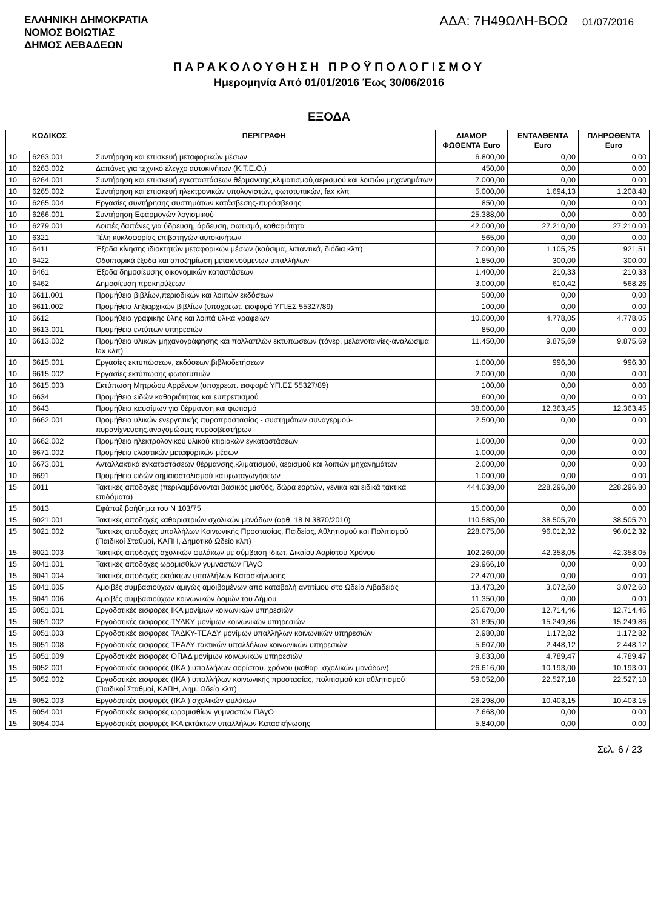ΕΛΛΗΝΙΚΗ ΔΗΜΟΚΡΑΤΙΑ
ΝΟΜΟΣ ΒΟΙΩΤΙΑΣ
ΔΗΜΟΣ ΛΕΒΑΔΕΩΝ
ΑΔΑ: 7Η49ΩΛΗ-ΒΟΩ 01/07/2016
ΠΑΡΑΚΟΛΟΥΘΗΣΗ ΠΡΟΫΠΟΛΟΓΙΣΜΟΥ
Ημερομηνία Από 01/01/2016 Έως 30/06/2016
ΕΞΟΔΑ
| ΚΩΔΙΚΟΣ | | ΠΕΡΙΓΡΑΦΗ | ΔΙΑΜΟΡ ΦΩΘΕΝΤΑ Euro | ΕΝΤΑΛΘΕΝΤΑ Euro | ΠΛΗΡΩΘΕΝΤΑ Euro |
| --- | --- | --- | --- | --- | --- |
| 10 | 6263.001 | Συντήρηση και επισκευή μεταφορικών μέσων | 6.800,00 | 0,00 | 0,00 |
| 10 | 6263.002 | Δαπάνες για τεχνικό έλεγχο αυτοκινήτων (Κ.Τ.Ε.Ο.) | 450,00 | 0,00 | 0,00 |
| 10 | 6264.001 | Συντήρηση και επισκευή εγκαταστάσεων θέρμανσης,κλιματισμού,αερισμού και λοιπών μηχανημάτων | 7.000,00 | 0,00 | 0,00 |
| 10 | 6265.002 | Συντήρηση και επισκευή ηλεκτρονικών υπολογιστών, φωτοτυπικών, fax κλπ | 5.000,00 | 1.694,13 | 1.208,48 |
| 10 | 6265.004 | Εργασίες συντήρησης συστημάτων κατάσβεσης-πυρόσβεσης | 850,00 | 0,00 | 0,00 |
| 10 | 6266.001 | Συντήρηση Εφαρμογών λογισμικού | 25.388,00 | 0,00 | 0,00 |
| 10 | 6279.001 | Λοιπές δαπάνες για ύδρευση, άρδευση, φωτισμό, καθαριότητα | 42.000,00 | 27.210,00 | 27.210,00 |
| 10 | 6321 | Τέλη κυκλοφορίας επιβατηγών αυτοκινήτων | 565,00 | 0,00 | 0,00 |
| 10 | 6411 | Έξοδα κίνησης ιδιοκτητών μεταφορικών μέσων (καύσιμα, λιπαντικά, διόδια κλπ) | 7.000,00 | 1.105,25 | 921,51 |
| 10 | 6422 | Οδοιπορικά έξοδα και αποζημίωση μετακινούμενων υπαλλήλων | 1.850,00 | 300,00 | 300,00 |
| 10 | 6461 | Έξοδα δημοσίευσης οικονομικών καταστάσεων | 1.400,00 | 210,33 | 210,33 |
| 10 | 6462 | Δημοσίευση προκηρύξεων | 3.000,00 | 610,42 | 568,26 |
| 10 | 6611.001 | Προμήθεια βιβλίων,περιοδικών και λοιπών εκδόσεων | 500,00 | 0,00 | 0,00 |
| 10 | 6611.002 | Προμήθεια ληξιαρχικών βιβλίων (υποχρεωτ. εισφορά ΥΠ.ΕΣ 55327/89) | 100,00 | 0,00 | 0,00 |
| 10 | 6612 | Προμήθεια γραφικής ύλης και λοιπά υλικά γραφείων | 10.000,00 | 4.778,05 | 4.778,05 |
| 10 | 6613.001 | Προμήθεια εντύπων υπηρεσιών | 850,00 | 0,00 | 0,00 |
| 10 | 6613.002 | Προμήθεια υλικών μηχανογράφησης και πολλαπλών εκτυπώσεων (τόνερ, μελανοταινίες-αναλώσιμα fax κλπ) | 11.450,00 | 9.875,69 | 9.875,69 |
| 10 | 6615.001 | Εργασίες εκτυπώσεων, εκδόσεων,βιβλιοδετήσεων | 1.000,00 | 996,30 | 996,30 |
| 10 | 6615.002 | Εργασίες εκτύπωσης φωτοτυπιών | 2.000,00 | 0,00 | 0,00 |
| 10 | 6615.003 | Εκτύπωση Μητρώου Αρρένων (υποχρεωτ. εισφορά ΥΠ.ΕΣ 55327/89) | 100,00 | 0,00 | 0,00 |
| 10 | 6634 | Προμήθεια ειδών καθαριότητας και ευπρεπισμού | 600,00 | 0,00 | 0,00 |
| 10 | 6643 | Προμήθεια καυσίμων για θέρμανση και φωτισμό | 38.000,00 | 12.363,45 | 12.363,45 |
| 10 | 6662.001 | Προμήθεια υλικών ενεργητικής πυροπροστασίας - συστημάτων συναγερμού-πυρανίχνευσης,αναγομώσεις πυροσβεστήρων | 2.500,00 | 0,00 | 0,00 |
| 10 | 6662.002 | Προμήθεια ηλεκτρολογικού υλικού κτιριακών εγκαταστάσεων | 1.000,00 | 0,00 | 0,00 |
| 10 | 6671.002 | Προμήθεια ελαστικών μεταφορικών μέσων | 1.000,00 | 0,00 | 0,00 |
| 10 | 6673.001 | Ανταλλακτικά εγκαταστάσεων θέρμανσης,κλιματισμού, αερισμού και λοιπών μηχανημάτων | 2.000,00 | 0,00 | 0,00 |
| 10 | 6691 | Προμήθεια ειδών σημαιοστολισμού και φωταγωγήσεων | 1.000,00 | 0,00 | 0,00 |
| 15 | 6011 | Τακτικές αποδοχές (περιλαμβάνονται βασικός μισθός, δώρα εορτών, γενικά και ειδικά τακτικά επιδόματα) | 444.039,00 | 228.296,80 | 228.296,80 |
| 15 | 6013 | Εφάπαξ βοήθημα του Ν 103/75 | 15.000,00 | 0,00 | 0,00 |
| 15 | 6021.001 | Τακτικές αποδοχές καθαριστριών σχολικών μονάδων (αρθ. 18 Ν.3870/2010) | 110.585,00 | 38.505,70 | 38.505,70 |
| 15 | 6021.002 | Τακτικές αποδοχές υπαλλήλων Κοινωνικής Προστασίας, Παιδείας, Αθλητισμού και Πολιτισμού (Παιδικοί Σταθμοί, ΚΑΠΗ, Δημοτικό Ωδείο κλπ) | 228.075,00 | 96.012,32 | 96.012,32 |
| 15 | 6021.003 | Τακτικές αποδοχές σχολικών φυλάκων με σύμβαση Ιδιωτ. Δικαίου Αορίστου Χρόνου | 102.260,00 | 42.358,05 | 42.358,05 |
| 15 | 6041.001 | Τακτικές αποδοχές ωρομισθίων γυμναστών ΠΑγΟ | 29.966,10 | 0,00 | 0,00 |
| 15 | 6041.004 | Τακτικές αποδοχές εκτάκτων υπαλλήλων Κατασκήνωσης | 22.470,00 | 0,00 | 0,00 |
| 15 | 6041.005 | Αμοιβές συμβασιούχων αμιγώς αμοιβομένων από καταβολή αντιτίμου στο Ωδείο Λιβαδειάς | 13.473,20 | 3.072,60 | 3.072,60 |
| 15 | 6041.006 | Αμοιβές συμβασιούχων κοινωνικών δομών του Δήμου | 11.350,00 | 0,00 | 0,00 |
| 15 | 6051.001 | Εργοδοτικές εισφορές ΙΚΑ μονίμων κοινωνικών υπηρεσιών | 25.670,00 | 12.714,46 | 12.714,46 |
| 15 | 6051.002 | Εργοδοτικές εισφορες ΤΥΔΚΥ μονίμων κοινωνικών υπηρεσιών | 31.895,00 | 15.249,86 | 15.249,86 |
| 15 | 6051.003 | Εργοδοτικές εισφορες ΤΑΔΚΥ-ΤΕΑΔΥ μονίμων υπαλλήλων κοινωνικών υπηρεσιών | 2.980,88 | 1.172,82 | 1.172,82 |
| 15 | 6051.008 | Εργοδοτικές εισφορες ΤΕΑΔΥ τακτικών υπαλλήλων κοινωνικών υπηρεσιών | 5.607,00 | 2.448,12 | 2.448,12 |
| 15 | 6051.009 | Εργοδοτικές εισφορές ΟΠΑΔ μονίμων κοινωνικών υπηρεσιών | 9.633,00 | 4.789,47 | 4.789,47 |
| 15 | 6052.001 | Εργοδοτικές εισφορές (ΙΚΑ ) υπαλλήλων αορίστου. χρόνου (καθαρ. σχολικών μονάδων) | 26.616,00 | 10.193,00 | 10.193,00 |
| 15 | 6052.002 | Εργοδοτικές εισφορές (ΙΚΑ ) υπαλλήλων κοινωνικής προστασίας, πολιτισμού και αθλητισμού (Παιδικοί Σταθμοί, ΚΑΠΗ, Δημ. Ωδείο κλπ) | 59.052,00 | 22.527,18 | 22.527,18 |
| 15 | 6052.003 | Εργοδοτικές εισφορές (ΙΚΑ ) σχολικών φυλάκων | 26.298,00 | 10.403,15 | 10.403,15 |
| 15 | 6054.001 | Εργοδοτικές εισφορές ωρομισθίων γυμναστών ΠΑγΟ | 7.668,00 | 0,00 | 0,00 |
| 15 | 6054.004 | Εργοδοτικές εισφορές ΙΚΑ εκτάκτων υπαλλήλων Κατασκήνωσης | 5.840,00 | 0,00 | 0,00 |
Σελ. 6 / 23